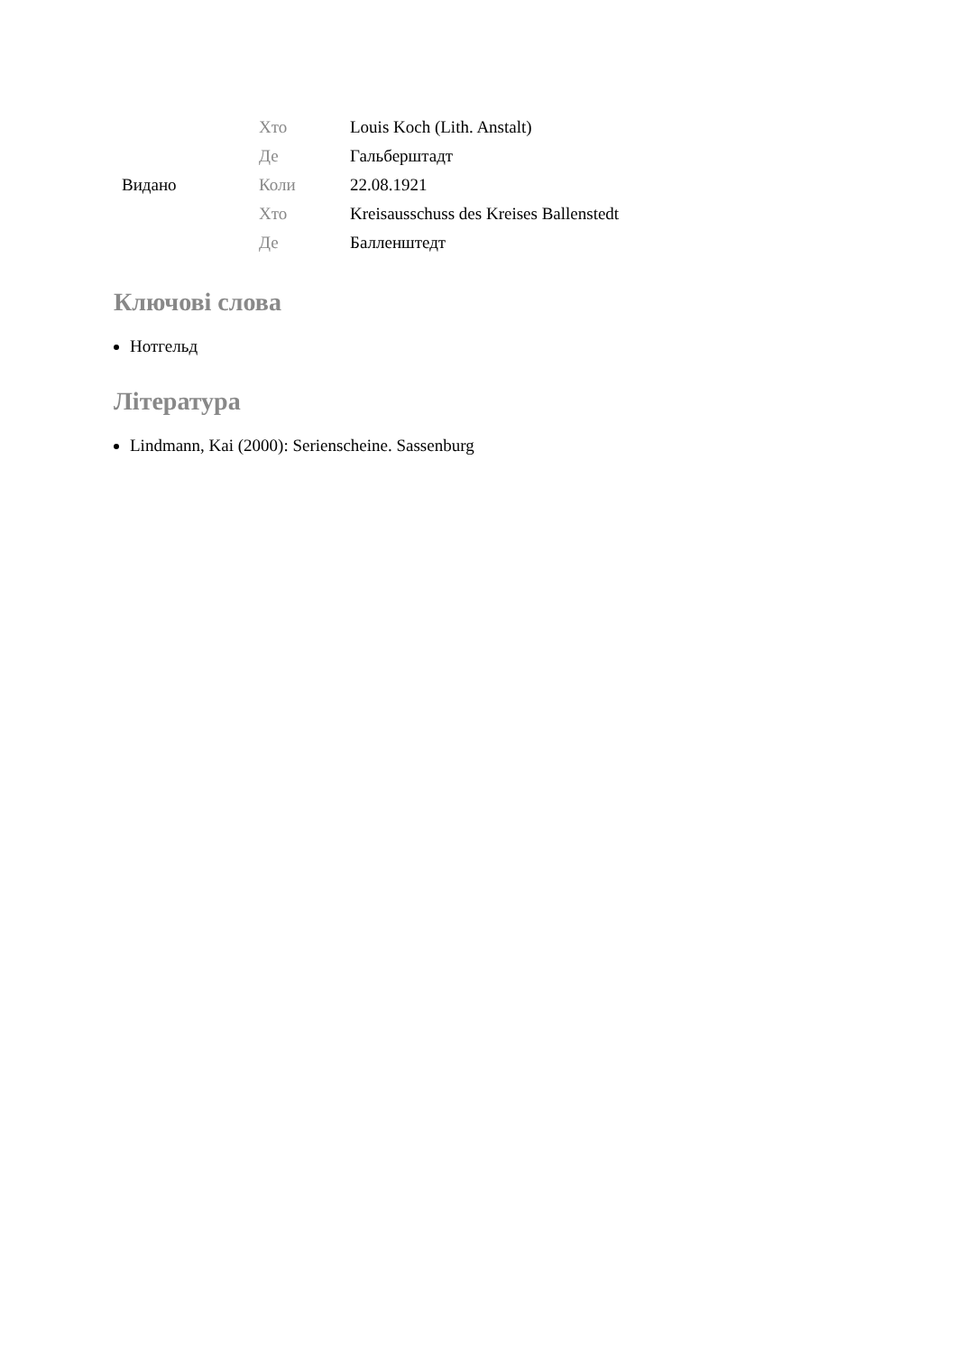| Видано | Хто | Louis Koch (Lith. Anstalt) |
| | Де | Гальберштадт |
| | Коли | 22.08.1921 |
| | Хто | Kreisausschuss des Kreises Ballenstedt |
| | Де | Балленштедт |
Ключові слова
Нотгельд
Література
Lindmann, Kai (2000): Serienscheine. Sassenburg